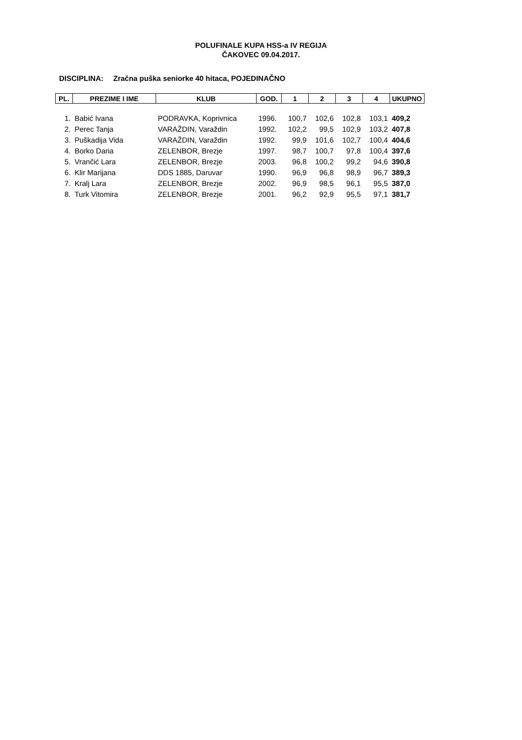POLUFINALE KUPA HSS-a IV REGIJA
ČAKOVEC 09.04.2017.
DISCIPLINA: Zračna puška seniorke 40 hitaca, POJEDINAČNO
| PL. | PREZIME I IME | KLUB | GOD. | 1 | 2 | 3 | 4 | UKUPNO |
| --- | --- | --- | --- | --- | --- | --- | --- | --- |
| 1. | Babić Ivana | PODRAVKA, Koprivnica | 1996. | 100,7 | 102,6 | 102,8 | 103,1 | 409,2 |
| 2. | Perec Tanja | VARAŽDIN, Varaždin | 1992. | 102,2 | 99,5 | 102,9 | 103,2 | 407,8 |
| 3. | Puškadija Vida | VARAŽDIN, Varaždin | 1992. | 99,9 | 101,6 | 102,7 | 100,4 | 404,6 |
| 4. | Borko Daria | ZELENBOR, Brezje | 1997. | 98,7 | 100,7 | 97,8 | 100,4 | 397,6 |
| 5. | Vrančić Lara | ZELENBOR, Brezje | 2003. | 96,8 | 100,2 | 99,2 | 94,6 | 390,8 |
| 6. | Klir Marijana | DDS 1885, Daruvar | 1990. | 96,9 | 96,8 | 98,9 | 96,7 | 389,3 |
| 7. | Kralj Lara | ZELENBOR, Brezje | 2002. | 96,9 | 98,5 | 96,1 | 95,5 | 387,0 |
| 8. | Turk Vitomira | ZELENBOR, Brezje | 2001. | 96,2 | 92,9 | 95,5 | 97,1 | 381,7 |